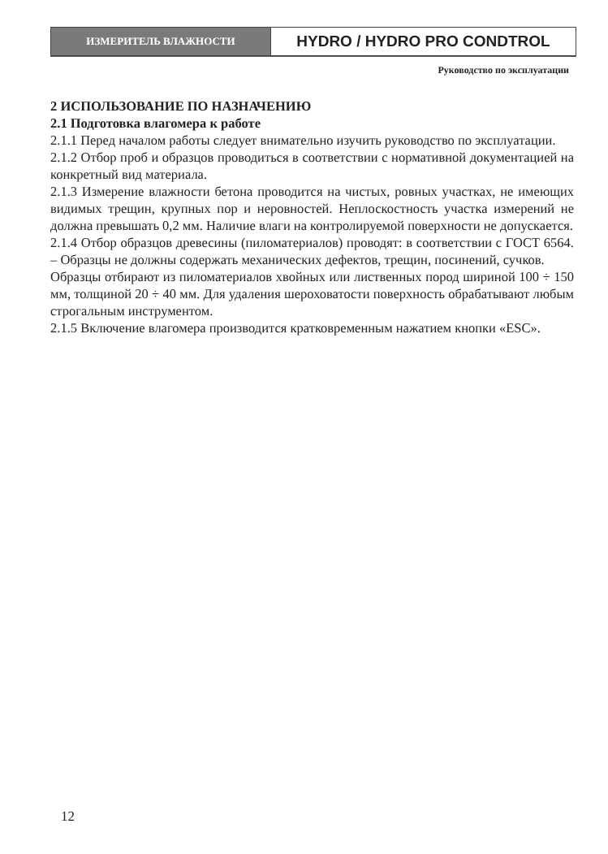ИЗМЕРИТЕЛЬ ВЛАЖНОСТИ
HYDRO / HYDRO PRO CONDTROL
Руководство по эксплуатации
2 ИСПОЛЬЗОВАНИЕ ПО НАЗНАЧЕНИЮ
2.1 Подготовка влагомера к работе
2.1.1 Перед началом работы следует внимательно изучить руководство по эксплуатации.
2.1.2 Отбор проб и образцов проводиться в соответствии с нормативной документацией на конкретный вид материала.
2.1.3 Измерение влажности бетона проводится на чистых, ровных участках, не имеющих видимых трещин, крупных пор и неровностей. Неплоскостность участка измерений не должна превышать 0,2 мм. Наличие влаги на контролируемой поверхности не допускается.
2.1.4 Отбор образцов древесины (пиломатериалов) проводят: в соответствии с ГОСТ 6564. – Образцы не должны содержать механических дефектов, трещин, посинений, сучков.
Образцы отбирают из пиломатериалов хвойных или лиственных пород шириной 100 ÷ 150 мм, толщиной 20 ÷ 40 мм. Для удаления шероховатости поверхность обрабатывают любым строгальным инструментом.
2.1.5 Включение влагомера производится кратковременным нажатием кнопки «ESC».
12